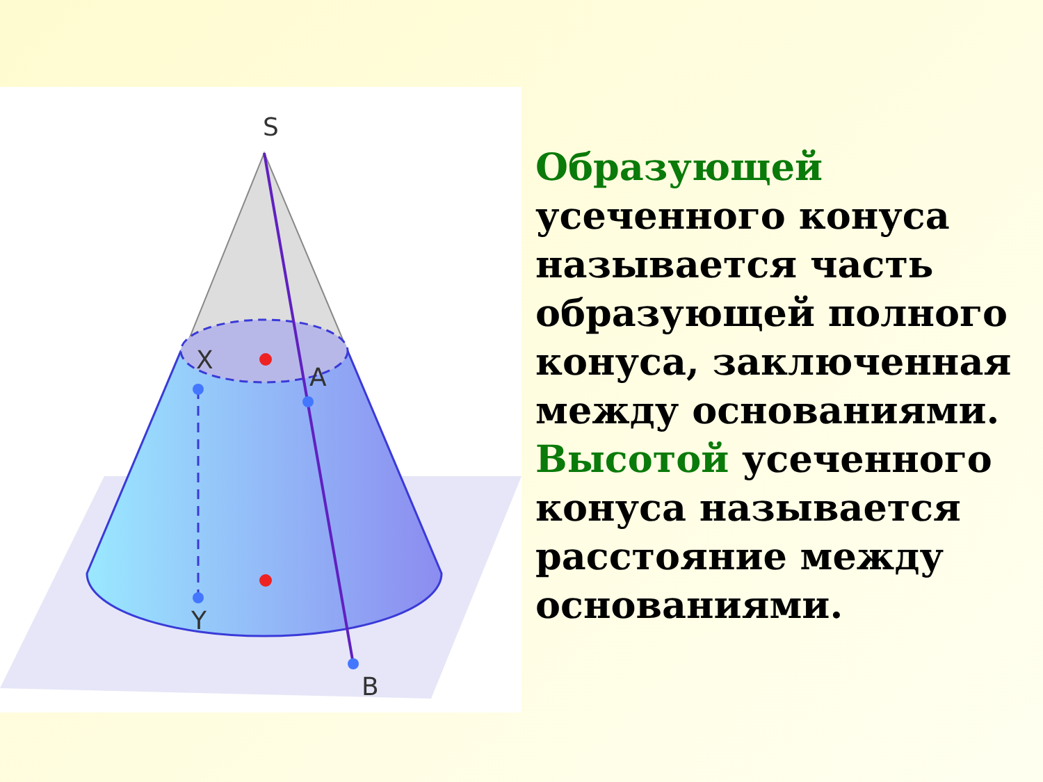S
X
A
Y
B
Образующей
усеченного конуса называется часть образующей полного конуса, заключенная между основаниями. Высотой усеченного конуса называется расстояние между основаниями.